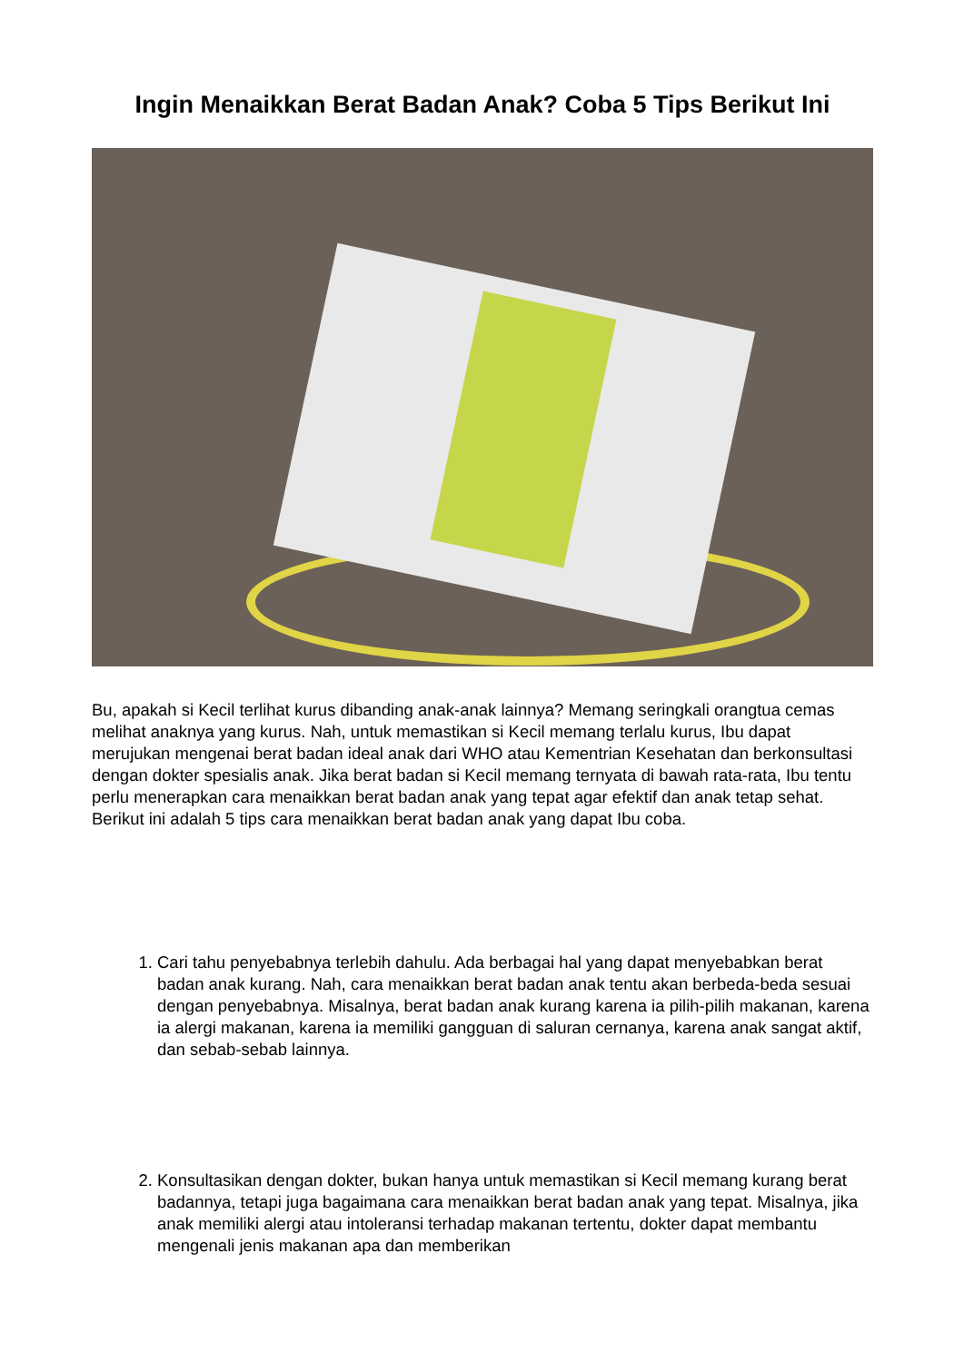Ingin Menaikkan Berat Badan Anak? Coba 5 Tips Berikut Ini
Bu, apakah si Kecil terlihat kurus dibanding anak-anak lainnya? Memang seringkali orangtua cemas melihat anaknya yang kurus. Nah, untuk memastikan si Kecil memang terlalu kurus, Ibu dapat merujukan mengenai berat badan ideal anak dari WHO atau Kementrian Kesehatan dan berkonsultasi dengan dokter spesialis anak. Jika berat badan si Kecil memang ternyata di bawah rata-rata, Ibu tentu perlu menerapkan cara menaikkan berat badan anak yang tepat agar efektif dan anak tetap sehat. Berikut ini adalah 5 tips cara menaikkan berat badan anak yang dapat Ibu coba.
1. Cari tahu penyebabnya terlebih dahulu. Ada berbagai hal yang dapat menyebabkan berat badan anak kurang. Nah, cara menaikkan berat badan anak tentu akan berbeda-beda sesuai dengan penyebabnya. Misalnya, berat badan anak kurang karena ia pilih-pilih makanan, karena ia alergi makanan, karena ia memiliki gangguan di saluran cernanya, karena anak sangat aktif, dan sebab-sebab lainnya.
2. Konsultasikan dengan dokter, bukan hanya untuk memastikan si Kecil memang kurang berat badannya, tetapi juga bagaimana cara menaikkan berat badan anak yang tepat. Misalnya, jika anak memiliki alergi atau intoleransi terhadap makanan tertentu, dokter dapat membantu mengenali jenis makanan apa dan memberikan